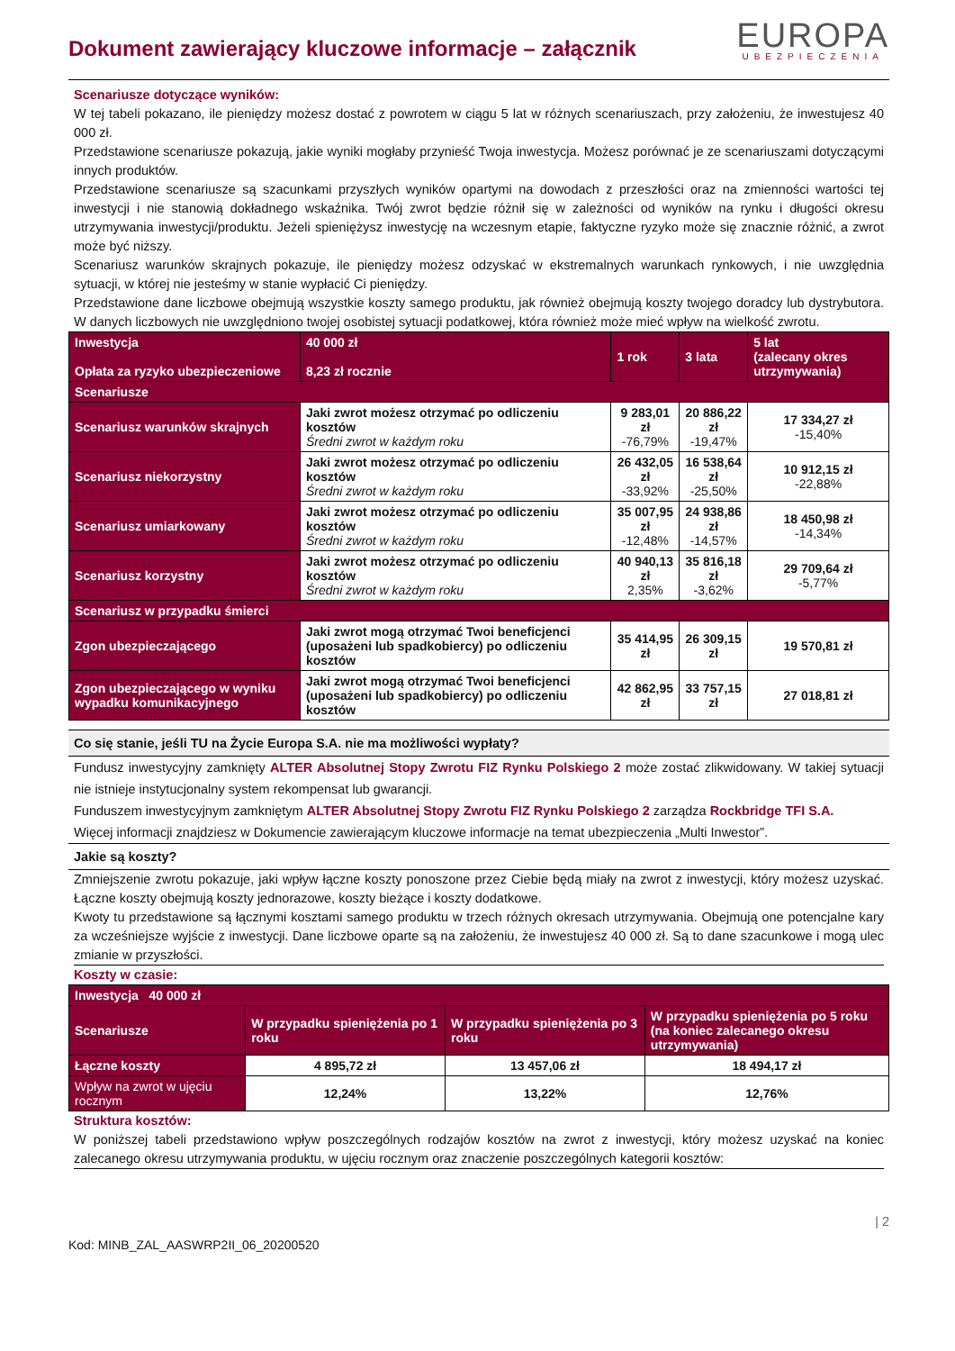Dokument zawierający kluczowe informacje – załącznik
EUROPA
UBEZPIECZENIA
Scenariusze dotyczące wyników:
W tej tabeli pokazano, ile pieniędzy możesz dostać z powrotem w ciągu 5 lat w różnych scenariuszach, przy założeniu, że inwestujesz 40 000 zł.
Przedstawione scenariusze pokazują, jakie wyniki mogłaby przynieść Twoja inwestycja. Możesz porównać je ze scenariuszami dotyczącymi innych produktów.
Przedstawione scenariusze są szacunkami przyszłych wyników opartymi na dowodach z przeszłości oraz na zmienności wartości tej inwestycji i nie stanowią dokładnego wskaźnika. Twój zwrot będzie różnił się w zależności od wyników na rynku i długości okresu utrzymywania inwestycji/produktu. Jeżeli spieniężysz inwestycję na wczesnym etapie, faktyczne ryzyko może się znacznie różnić, a zwrot może być niższy.
Scenariusz warunków skrajnych pokazuje, ile pieniędzy możesz odzyskać w ekstremalnych warunkach rynkowych, i nie uwzględnia sytuacji, w której nie jesteśmy w stanie wypłacić Ci pieniędzy.
Przedstawione dane liczbowe obejmują wszystkie koszty samego produktu, jak również obejmują koszty twojego doradcy lub dystrybutora. W danych liczbowych nie uwzględniono twojej osobistej sytuacji podatkowej, która również może mieć wpływ na wielkość zwrotu.
| Inwestycja Opłata za ryzyko ubezpieczeniowe | 40 000 zł 8,23 zł rocznie | 1 rok | 3 lata | 5 lat (zalecany okres utrzymywania) |
| Scenariusze | | | | |
| Scenariusz warunków skrajnych | Jaki zwrot możesz otrzymać po odliczeniu kosztów Średni zwrot w każdym roku | 9 283,01 zł -76,79% | 20 886,22 zł -19,47% | 17 334,27 zł -15,40% |
| Scenariusz niekorzystny | Jaki zwrot możesz otrzymać po odliczeniu kosztów Średni zwrot w każdym roku | 26 432,05 zł -33,92% | 16 538,64 zł -25,50% | 10 912,15 zł -22,88% |
| Scenariusz umiarkowany | Jaki zwrot możesz otrzymać po odliczeniu kosztów Średni zwrot w każdym roku | 35 007,95 zł -12,48% | 24 938,86 zł -14,57% | 18 450,98 zł -14,34% |
| Scenariusz korzystny | Jaki zwrot możesz otrzymać po odliczeniu kosztów Średni zwrot w każdym roku | 40 940,13 zł 2,35% | 35 816,18 zł -3,62% | 29 709,64 zł -5,77% |
| Scenariusz w przypadku śmierci | | | | |
| Zgon ubezpieczającego | Jaki zwrot mogą otrzymać Twoi beneficjenci (uposażeni lub spadkobiercy) po odliczeniu kosztów | 35 414,95 zł | 26 309,15 zł | 19 570,81 zł |
| Zgon ubezpieczającego w wyniku wypadku komunikacyjnego | Jaki zwrot mogą otrzymać Twoi beneficjenci (uposażeni lub spadkobiercy) po odliczeniu kosztów | 42 862,95 zł | 33 757,15 zł | 27 018,81 zł |
Co się stanie, jeśli TU na Życie Europa S.A. nie ma możliwości wypłaty?
Fundusz inwestycyjny zamknięty ALTER Absolutnej Stopy Zwrotu FIZ Rynku Polskiego 2 może zostać zlikwidowany. W takiej sytuacji nie istnieje instytucjonalny system rekompensat lub gwarancji.
Funduszem inwestycyjnym zamkniętym ALTER Absolutnej Stopy Zwrotu FIZ Rynku Polskiego 2 zarządza Rockbridge TFI S.A.
Więcej informacji znajdziesz w Dokumencie zawierającym kluczowe informacje na temat ubezpieczenia „Multi Inwestor”.
Jakie są koszty?
Zmniejszenie zwrotu pokazuje, jaki wpływ łączne koszty ponoszone przez Ciebie będą miały na zwrot z inwestycji, który możesz uzyskać. Łączne koszty obejmują koszty jednorazowe, koszty bieżące i koszty dodatkowe.
Kwoty tu przedstawione są łącznymi kosztami samego produktu w trzech różnych okresach utrzymywania. Obejmują one potencjalne kary za wcześniejsze wyjście z inwestycji. Dane liczbowe oparte są na założeniu, że inwestujesz 40 000 zł. Są to dane szacunkowe i mogą ulec zmianie w przyszłości.
Koszty w czasie:
| Inwestycja 40 000 zł | | | |
| Scenariusze | W przypadku spieniężenia po 1 roku | W przypadku spieniężenia po 3 roku | W przypadku spieniężenia po 5 roku (na koniec zalecanego okresu utrzymywania) |
| Łączne koszty | 4 895,72 zł | 13 457,06 zł | 18 494,17 zł |
| Wpływ na zwrot w ujęciu rocznym | 12,24% | 13,22% | 12,76% |
Struktura kosztów:
W poniższej tabeli przedstawiono wpływ poszczególnych rodzajów kosztów na zwrot z inwestycji, który możesz uzyskać na koniec zalecanego okresu utrzymywania produktu, w ujęciu rocznym oraz znaczenie poszczególnych kategorii kosztów:
| 2
Kod: MINB_ZAL_AASWRP2II_06_20200520